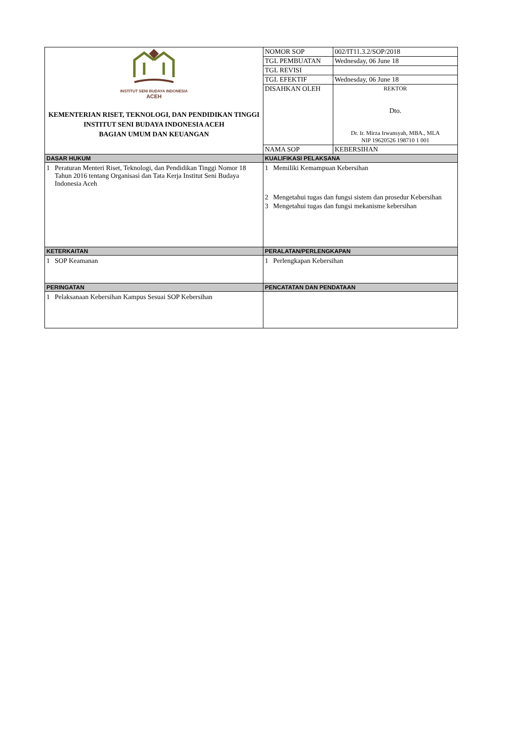| INSTITUT SENI BUDAYA INDONESIA ACEH KEMENTERIAN RISET, TEKNOLOGI, DAN PENDIDIKAN TINGGI INSTITUT SENI BUDAYA INDONESIA ACEH BAGIAN UMUM DAN KEUANGAN | NOMOR SOP | 002/IT11.3.2/SOP/2018 |
| | TGL PEMBUATAN | Wednesday, 06 June 18 |
| | TGL REVISI | |
| | TGL EFEKTIF | Wednesday, 06 June 18 |
| | DISAHKAN OLEH | REKTOR Dto. Dr. Ir. Mirza Irwansyah, MBA., MLA NIP 19620526 198710 1 001 |
| | NAMA SOP | KEBERSIHAN |
| DASAR HUKUM | KUALIFIKASI PELAKSANA |
| 1 Peraturan Menteri Riset, Teknologi, dan Pendidikan Tinggi Nomor 18 Tahun 2016 tentang Organisasi dan Tata Kerja Institut Seni Budaya Indonesia Aceh | 1 Memiliki Kemampuan Kebersihan 2 Mengetahui tugas dan fungsi sistem dan prosedur Kebersihan 3 Mengetahui tugas dan fungsi mekanisme kebersihan |
| KETERKAITAN | PERALATAN/PERLENGKAPAN |
| 1 SOP Keamanan | 1 Perlengkapan Kebersihan |
| PERINGATAN | PENCATATAN DAN PENDATAAN |
| 1 Pelaksanaan Kebersihan Kampus Sesuai SOP Kebersihan | |